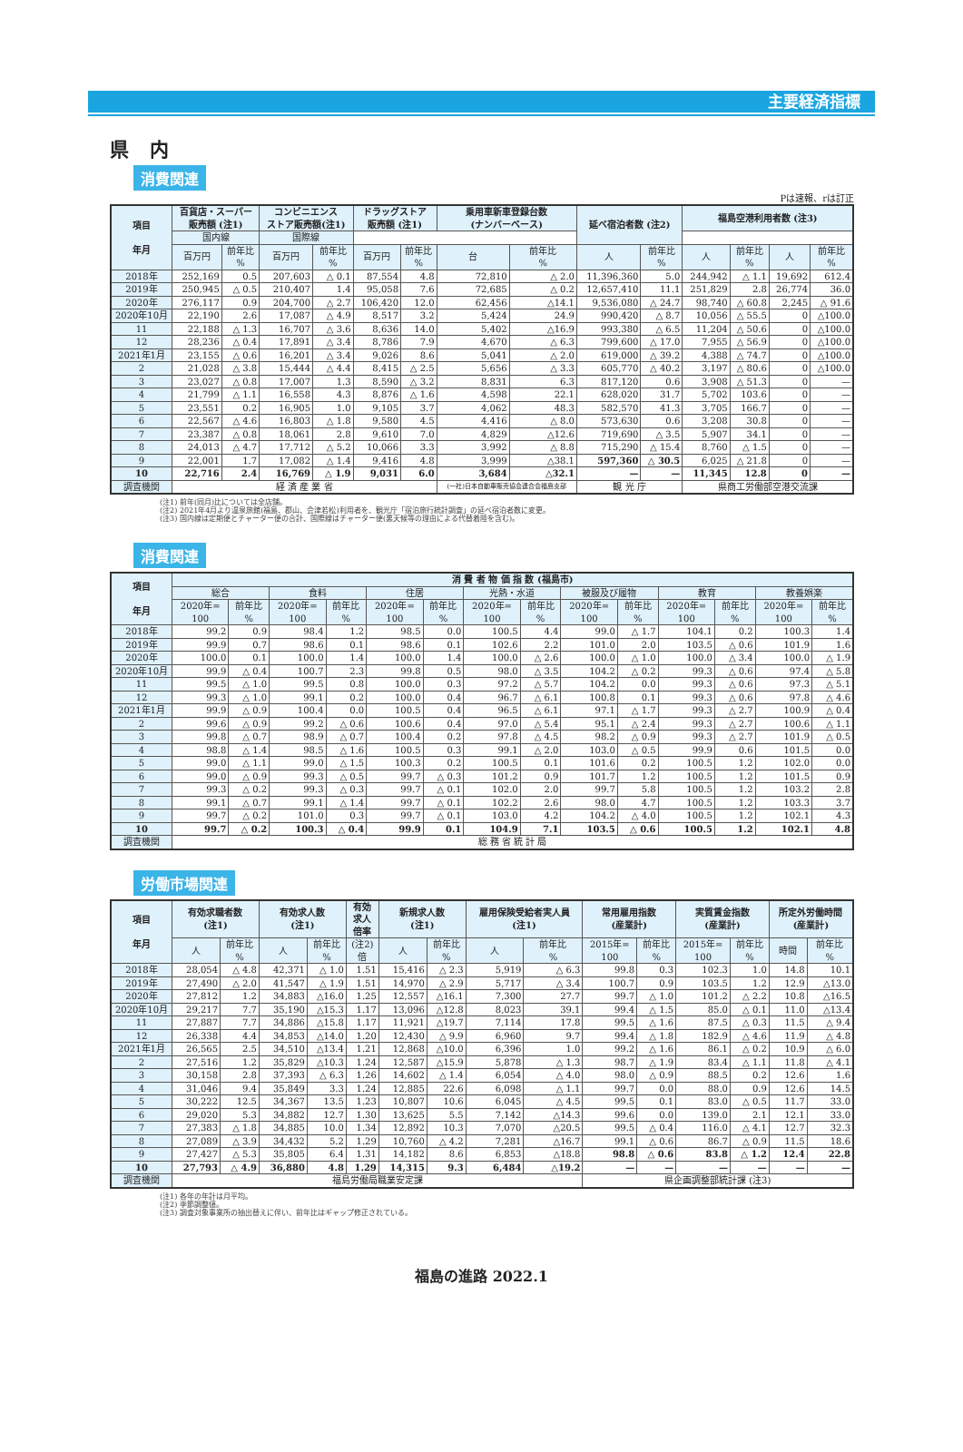主要経済指標
県 内
消費関連
Pは速報、rは訂正
| 項目 年月 | 百貨店・スーパー 販売額 (注1) | | コンビニエンス ストア販売額(注1) | | ドラッグストア 販売額 (注1) | | 乗用車新車登録台数 (ナンバーベース) | | 延べ宿泊者数 (注2) | | 福島空港利用者数 (注3) | | | |
| --- | --- | --- | --- | --- | --- | --- | --- | --- | --- | --- | --- | --- | --- | --- |
| | 国内線 | | 国際線 | | | | | | | | | | | |
| | 百万円 | 前年比 % | 百万円 | 前年比 % | 百万円 | 前年比 % | 台 | 前年比 % | 人 | 前年比 % | 人 | 前年比 % | 人 | 前年比 % |
| 2018年 | 252,169 | 0.5 | 207,603 | △ 0.1 | 87,554 | 4.8 | 72,810 | △ 2.0 | 11,396,360 | 5.0 | 244,942 | △ 1.1 | 19,692 | 612.4 |
| 2019年 | 250,945 | △ 0.5 | 210,407 | 1.4 | 95,058 | 7.6 | 72,685 | △ 0.2 | 12,657,410 | 11.1 | 251,829 | 2.8 | 26,774 | 36.0 |
| 2020年 | 276,117 | 0.9 | 204,700 | △ 2.7 | 106,420 | 12.0 | 62,456 | △14.1 | 9,536,080 | △ 24.7 | 98,740 | △ 60.8 | 2,245 | △ 91.6 |
| 2020年10月 | 22,190 | 2.6 | 17,087 | △ 4.9 | 8,517 | 3.2 | 5,424 | 24.9 | 990,420 | △ 8.7 | 10,056 | △ 55.5 | 0 | △100.0 |
| 11 | 22,188 | △ 1.3 | 16,707 | △ 3.6 | 8,636 | 14.0 | 5,402 | △16.9 | 993,380 | △ 6.5 | 11,204 | △ 50.6 | 0 | △100.0 |
| 12 | 28,236 | △ 0.4 | 17,891 | △ 3.4 | 8,786 | 7.9 | 4,670 | △ 6.3 | 799,600 | △ 17.0 | 7,955 | △ 56.9 | 0 | △100.0 |
| 2021年1月 | 23,155 | △ 0.6 | 16,201 | △ 3.4 | 9,026 | 8.6 | 5,041 | △ 2.0 | 619,000 | △ 39.2 | 4,388 | △ 74.7 | 0 | △100.0 |
| 2 | 21,028 | △ 3.8 | 15,444 | △ 4.4 | 8,415 | △ 2.5 | 5,656 | △ 3.3 | 605,770 | △ 40.2 | 3,197 | △ 80.6 | 0 | △100.0 |
| 3 | 23,027 | △ 0.8 | 17,007 | 1.3 | 8,590 | △ 3.2 | 8,831 | 6.3 | 817,120 | 0.6 | 3,908 | △ 51.3 | 0 | — |
| 4 | 21,799 | △ 1.1 | 16,558 | 4.3 | 8,876 | △ 1.6 | 4,598 | 22.1 | 628,020 | 31.7 | 5,702 | 103.6 | 0 | — |
| 5 | 23,551 | 0.2 | 16,905 | 1.0 | 9,105 | 3.7 | 4,062 | 48.3 | 582,570 | 41.3 | 3,705 | 166.7 | 0 | — |
| 6 | 22,567 | △ 4.6 | 16,803 | △ 1.8 | 9,580 | 4.5 | 4,416 | △ 8.0 | 573,630 | 0.6 | 3,208 | 30.8 | 0 | — |
| 7 | 23,387 | △ 0.8 | 18,061 | 2.8 | 9,610 | 7.0 | 4,829 | △12.6 | 719,690 | △ 3.5 | 5,907 | 34.1 | 0 | — |
| 8 | 24,013 | △ 4.7 | 17,712 | △ 5.2 | 10,066 | 3.3 | 3,992 | △ 8.8 | 715,290 | △ 15.4 | 8,760 | △ 1.5 | 0 | — |
| 9 | 22,001 | 1.7 | 17,082 | △ 1.4 | 9,416 | 4.8 | 3,999 | △38.1 | 597,360 | △ 30.5 | 6,025 | △ 21.8 | 0 | — |
| 10 | 22,716 | 2.4 | 16,769 | △ 1.9 | 9,031 | 6.0 | 3,684 | △32.1 | — | — | 11,345 | 12.8 | 0 | — |
| 調査機関 | 経 済 産 業 省 | | | | | | (一社)日本自動車販売協会連合会福島支部 | | 観 光 庁 | | 県商工労働部空港交流課 | | | |
(注1) 前年(同月)比については全店舗。
(注2) 2021年4月より温泉旅館(福島、郡山、会津若松)利用者を、観光庁「宿泊旅行統計調査」の延べ宿泊者数に変更。
(注3) 国内線は定期便とチャーター便の合計、国際線はチャーター便(悪天候等の理由による代替着陸を含む)。
消費関連
| 項目 年月 | 消 費 者 物 価 指 数 (福島市) | | | | | | | | | | | | | |
| --- | --- | --- | --- | --- | --- | --- | --- | --- | --- | --- | --- | --- | --- | --- |
| | 総合 | | 食料 | | 住居 | | 光熱・水道 | | 被服及び履物 | | 教育 | | 教養娯楽 | |
| | 2020年= 100 | 前年比 % | 2020年= 100 | 前年比 % | 2020年= 100 | 前年比 % | 2020年= 100 | 前年比 % | 2020年= 100 | 前年比 % | 2020年= 100 | 前年比 % | 2020年= 100 | 前年比 % |
| 2018年 | 99.2 | 0.9 | 98.4 | 1.2 | 98.5 | 0.0 | 100.5 | 4.4 | 99.0 | △ 1.7 | 104.1 | 0.2 | 100.3 | 1.4 |
| 2019年 | 99.9 | 0.7 | 98.6 | 0.1 | 98.6 | 0.1 | 102.6 | 2.2 | 101.0 | 2.0 | 103.5 | △ 0.6 | 101.9 | 1.6 |
| 2020年 | 100.0 | 0.1 | 100.0 | 1.4 | 100.0 | 1.4 | 100.0 | △ 2.6 | 100.0 | △ 1.0 | 100.0 | △ 3.4 | 100.0 | △ 1.9 |
| 2020年10月 | 99.9 | △ 0.4 | 100.7 | 2.3 | 99.8 | 0.5 | 98.0 | △ 3.5 | 104.2 | △ 0.2 | 99.3 | △ 0.6 | 97.4 | △ 5.8 |
| 11 | 99.5 | △ 1.0 | 99.5 | 0.8 | 100.0 | 0.3 | 97.2 | △ 5.7 | 104.2 | 0.0 | 99.3 | △ 0.6 | 97.3 | △ 5.1 |
| 12 | 99.3 | △ 1.0 | 99.1 | 0.2 | 100.0 | 0.4 | 96.7 | △ 6.1 | 100.8 | 0.1 | 99.3 | △ 0.6 | 97.8 | △ 4.6 |
| 2021年1月 | 99.9 | △ 0.9 | 100.4 | 0.0 | 100.5 | 0.4 | 96.5 | △ 6.1 | 97.1 | △ 1.7 | 99.3 | △ 2.7 | 100.9 | △ 0.4 |
| 2 | 99.6 | △ 0.9 | 99.2 | △ 0.6 | 100.6 | 0.4 | 97.0 | △ 5.4 | 95.1 | △ 2.4 | 99.3 | △ 2.7 | 100.6 | △ 1.1 |
| 3 | 99.8 | △ 0.7 | 98.9 | △ 0.7 | 100.4 | 0.2 | 97.8 | △ 4.5 | 98.2 | △ 0.9 | 99.3 | △ 2.7 | 101.9 | △ 0.5 |
| 4 | 98.8 | △ 1.4 | 98.5 | △ 1.6 | 100.5 | 0.3 | 99.1 | △ 2.0 | 103.0 | △ 0.5 | 99.9 | 0.6 | 101.5 | 0.0 |
| 5 | 99.0 | △ 1.1 | 99.0 | △ 1.5 | 100.3 | 0.2 | 100.5 | 0.1 | 101.6 | 0.2 | 100.5 | 1.2 | 102.0 | 0.0 |
| 6 | 99.0 | △ 0.9 | 99.3 | △ 0.5 | 99.7 | △ 0.3 | 101.2 | 0.9 | 101.7 | 1.2 | 100.5 | 1.2 | 101.5 | 0.9 |
| 7 | 99.3 | △ 0.2 | 99.3 | △ 0.3 | 99.7 | △ 0.1 | 102.0 | 2.0 | 99.7 | 5.8 | 100.5 | 1.2 | 103.2 | 2.8 |
| 8 | 99.1 | △ 0.7 | 99.1 | △ 1.4 | 99.7 | △ 0.1 | 102.2 | 2.6 | 98.0 | 4.7 | 100.5 | 1.2 | 103.3 | 3.7 |
| 9 | 99.7 | △ 0.2 | 101.0 | 0.3 | 99.7 | △ 0.1 | 103.0 | 4.2 | 104.2 | △ 4.0 | 100.5 | 1.2 | 102.1 | 4.3 |
| 10 | 99.7 | △ 0.2 | 100.3 | △ 0.4 | 99.9 | 0.1 | 104.9 | 7.1 | 103.5 | △ 0.6 | 100.5 | 1.2 | 102.1 | 4.8 |
| 調査機関 | 総 務 省 統 計 局 | | | | | | | | | | | | | |
労働市場関連
| 項目 年月 | 有効求職者数 (注1) | | 有効求人数 (注1) | | 有効 求人 倍率 | 新規求人数 (注1) | | 雇用保険受給者実人員 (注1) | | 常用雇用指数 (産業計) | | 実質賃金指数 (産業計) | | 所定外労働時間 (産業計) | |
| --- | --- | --- | --- | --- | --- | --- | --- | --- | --- | --- | --- | --- | --- | --- | --- |
| | 人 | 前年比 % | 人 | 前年比 % | (注2) 倍 | 人 | 前年比 % | 人 | 前年比 % | 2015年= 100 | 前年比 % | 2015年= 100 | 前年比 % | 時間 | 前年比 % |
| 2018年 | 28,054 | △ 4.8 | 42,371 | △ 1.0 | 1.51 | 15,416 | △ 2.3 | 5,919 | △ 6.3 | 99.8 | 0.3 | 102.3 | 1.0 | 14.8 | 10.1 |
| 2019年 | 27,490 | △ 2.0 | 41,547 | △ 1.9 | 1.51 | 14,970 | △ 2.9 | 5,717 | △ 3.4 | 100.7 | 0.9 | 103.5 | 1.2 | 12.9 | △13.0 |
| 2020年 | 27,812 | 1.2 | 34,883 | △16.0 | 1.25 | 12,557 | △16.1 | 7,300 | 27.7 | 99.7 | △ 1.0 | 101.2 | △ 2.2 | 10.8 | △16.5 |
| 2020年10月 | 29,217 | 7.7 | 35,190 | △15.3 | 1.17 | 13,096 | △12.8 | 8,023 | 39.1 | 99.4 | △ 1.5 | 85.0 | △ 0.1 | 11.0 | △13.4 |
| 11 | 27,887 | 7.7 | 34,886 | △15.8 | 1.17 | 11,921 | △19.7 | 7,114 | 17.8 | 99.5 | △ 1.6 | 87.5 | △ 0.3 | 11.5 | △ 9.4 |
| 12 | 26,338 | 4.4 | 34,853 | △14.0 | 1.20 | 12,430 | △ 9.9 | 6,960 | 9.7 | 99.4 | △ 1.8 | 182.9 | △ 4.6 | 11.9 | △ 4.8 |
| 2021年1月 | 26,565 | 2.5 | 34,510 | △13.4 | 1.21 | 12,868 | △10.0 | 6,396 | 1.0 | 99.2 | △ 1.6 | 86.1 | △ 0.2 | 10.9 | △ 6.0 |
| 2 | 27,516 | 1.2 | 35,829 | △10.3 | 1.24 | 12,587 | △15.9 | 5,878 | △ 1.3 | 98.7 | △ 1.9 | 83.4 | △ 1.1 | 11.8 | △ 4.1 |
| 3 | 30,158 | 2.8 | 37,393 | △ 6.3 | 1.26 | 14,602 | △ 1.4 | 6,054 | △ 4.0 | 98.0 | △ 0.9 | 88.5 | 0.2 | 12.6 | 1.6 |
| 4 | 31,046 | 9.4 | 35,849 | 3.3 | 1.24 | 12,885 | 22.6 | 6,098 | △ 1.1 | 99.7 | 0.0 | 88.0 | 0.9 | 12.6 | 14.5 |
| 5 | 30,222 | 12.5 | 34,367 | 13.5 | 1.23 | 10,807 | 10.6 | 6,045 | △ 4.5 | 99.5 | 0.1 | 83.0 | △ 0.5 | 11.7 | 33.0 |
| 6 | 29,020 | 5.3 | 34,882 | 12.7 | 1.30 | 13,625 | 5.5 | 7,142 | △14.3 | 99.6 | 0.0 | 139.0 | 2.1 | 12.1 | 33.0 |
| 7 | 27,383 | △ 1.8 | 34,885 | 10.0 | 1.34 | 12,892 | 10.3 | 7,070 | △20.5 | 99.5 | △ 0.4 | 116.0 | △ 4.1 | 12.7 | 32.3 |
| 8 | 27,089 | △ 3.9 | 34,432 | 5.2 | 1.29 | 10,760 | △ 4.2 | 7,281 | △16.7 | 99.1 | △ 0.6 | 86.7 | △ 0.9 | 11.5 | 18.6 |
| 9 | 27,427 | △ 5.3 | 35,805 | 6.4 | 1.31 | 14,182 | 8.6 | 6,853 | △18.8 | 98.8 | △ 0.6 | 83.8 | △ 1.2 | 12.4 | 22.8 |
| 10 | 27,793 | △ 4.9 | 36,880 | 4.8 | 1.29 | 14,315 | 9.3 | 6,484 | △19.2 | — | — | — | — | — | — |
| 調査機関 | 福島労働局職業安定課 | | | | | | | | | 県企画調整部統計課 (注3) | | | | | |
(注1) 各年の年計は月平均。
(注2) 季節調整値。
(注3) 調査対象事業所の抽出替えに伴い、前年比はギャップ修正されている。
福島の進路 2022.1